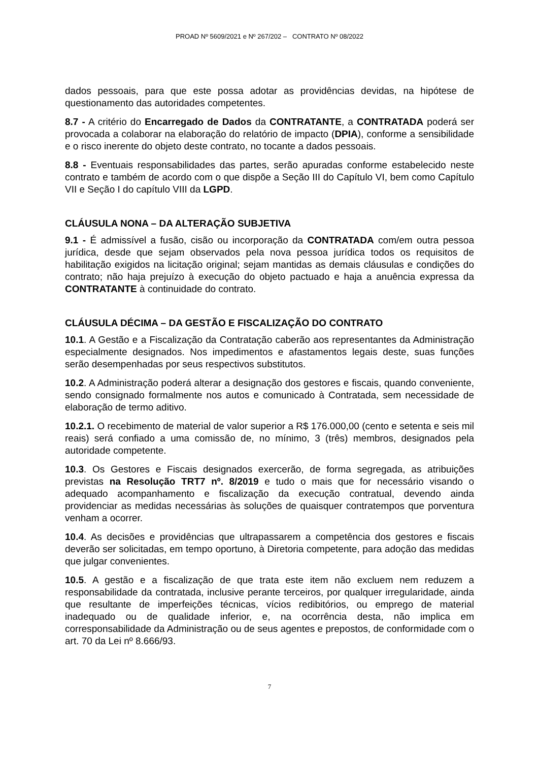PROAD Nº 5609/2021 e Nº 267/202 – CONTRATO Nº 08/2022
dados pessoais, para que este possa adotar as providências devidas, na hipótese de questionamento das autoridades competentes.
8.7 - A critério do Encarregado de Dados da CONTRATANTE, a CONTRATADA poderá ser provocada a colaborar na elaboração do relatório de impacto (DPIA), conforme a sensibilidade e o risco inerente do objeto deste contrato, no tocante a dados pessoais.
8.8 - Eventuais responsabilidades das partes, serão apuradas conforme estabelecido neste contrato e também de acordo com o que dispõe a Seção III do Capítulo VI, bem como Capítulo VII e Seção I do capítulo VIII da LGPD.
CLÁUSULA NONA – DA ALTERAÇÃO SUBJETIVA
9.1 - É admissível a fusão, cisão ou incorporação da CONTRATADA com/em outra pessoa jurídica, desde que sejam observados pela nova pessoa jurídica todos os requisitos de habilitação exigidos na licitação original; sejam mantidas as demais cláusulas e condições do contrato; não haja prejuízo à execução do objeto pactuado e haja a anuência expressa da CONTRATANTE à continuidade do contrato.
CLÁUSULA DÉCIMA – DA GESTÃO E FISCALIZAÇÃO DO CONTRATO
10.1. A Gestão e a Fiscalização da Contratação caberão aos representantes da Administração especialmente designados. Nos impedimentos e afastamentos legais deste, suas funções serão desempenhadas por seus respectivos substitutos.
10.2. A Administração poderá alterar a designação dos gestores e fiscais, quando conveniente, sendo consignado formalmente nos autos e comunicado à Contratada, sem necessidade de elaboração de termo aditivo.
10.2.1. O recebimento de material de valor superior a R$ 176.000,00 (cento e setenta e seis mil reais) será confiado a uma comissão de, no mínimo, 3 (três) membros, designados pela autoridade competente.
10.3. Os Gestores e Fiscais designados exercerão, de forma segregada, as atribuições previstas na Resolução TRT7 nº. 8/2019 e tudo o mais que for necessário visando o adequado acompanhamento e fiscalização da execução contratual, devendo ainda providenciar as medidas necessárias às soluções de quaisquer contratempos que porventura venham a ocorrer.
10.4. As decisões e providências que ultrapassarem a competência dos gestores e fiscais deverão ser solicitadas, em tempo oportuno, à Diretoria competente, para adoção das medidas que julgar convenientes.
10.5. A gestão e a fiscalização de que trata este item não excluem nem reduzem a responsabilidade da contratada, inclusive perante terceiros, por qualquer irregularidade, ainda que resultante de imperfeições técnicas, vícios redibitórios, ou emprego de material inadequado ou de qualidade inferior, e, na ocorrência desta, não implica em corresponsabilidade da Administração ou de seus agentes e prepostos, de conformidade com o art. 70 da Lei nº 8.666/93.
7